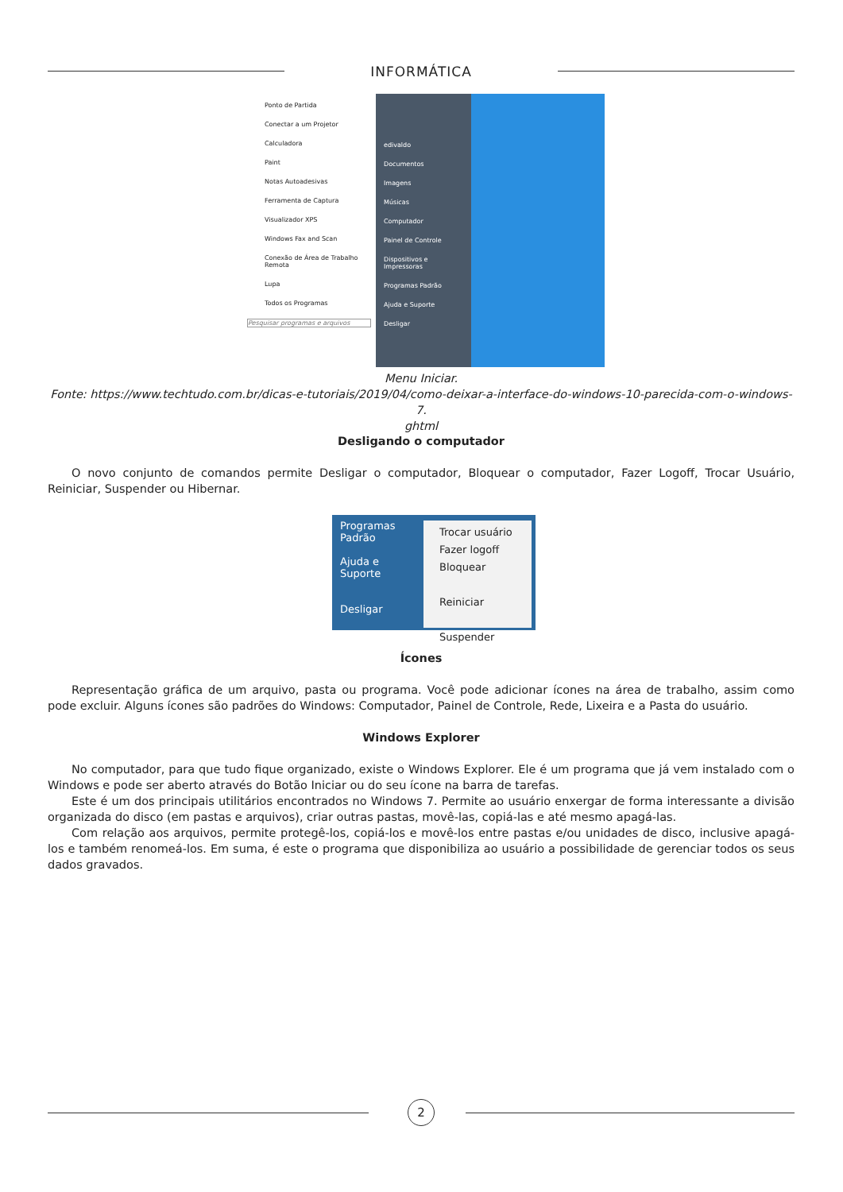INFORMÁTICA
Ponto de Partida
Conectar a um Projetor
Calculadora
Paint
Notas Autoadesivas
Ferramenta de Captura
Visualizador XPS
Windows Fax and Scan
Conexão de Área de Trabalho Remota
Lupa
Todos os Programas
Pesquisar programas e arquivos
edivaldo
Documentos
Imagens
Músicas
Computador
Painel de Controle
Dispositivos e Impressoras
Programas Padrão
Ajuda e Suporte
Desligar
Menu Iniciar.
Fonte: https://www.techtudo.com.br/dicas-e-tutoriais/2019/04/como-deixar-a-interface-do-windows-10-parecida-com-o-windows-7.
ghtml
Desligando o computador
O novo conjunto de comandos permite Desligar o computador, Bloquear o computador, Fazer Logoff, Trocar Usuário, Reiniciar, Suspender ou Hibernar.
Programas Padrão
Ajuda e Suporte
Desligar
Trocar usuário
Fazer logoff
Bloquear
Reiniciar
Suspender
Ícones
Representação gráfica de um arquivo, pasta ou programa. Você pode adicionar ícones na área de trabalho, assim como pode excluir. Alguns ícones são padrões do Windows: Computador, Painel de Controle, Rede, Lixeira e a Pasta do usuário.
Windows Explorer
No computador, para que tudo fique organizado, existe o Windows Explorer. Ele é um programa que já vem instalado com o Windows e pode ser aberto através do Botão Iniciar ou do seu ícone na barra de tarefas.
Este é um dos principais utilitários encontrados no Windows 7. Permite ao usuário enxergar de forma interessante a divisão organizada do disco (em pastas e arquivos), criar outras pastas, movê-las, copiá-las e até mesmo apagá-las.
Com relação aos arquivos, permite protegê-los, copiá-los e movê-los entre pastas e/ou unidades de disco, inclusive apagá-los e também renomeá-los. Em suma, é este o programa que disponibiliza ao usuário a possibilidade de gerenciar todos os seus dados gravados.
2